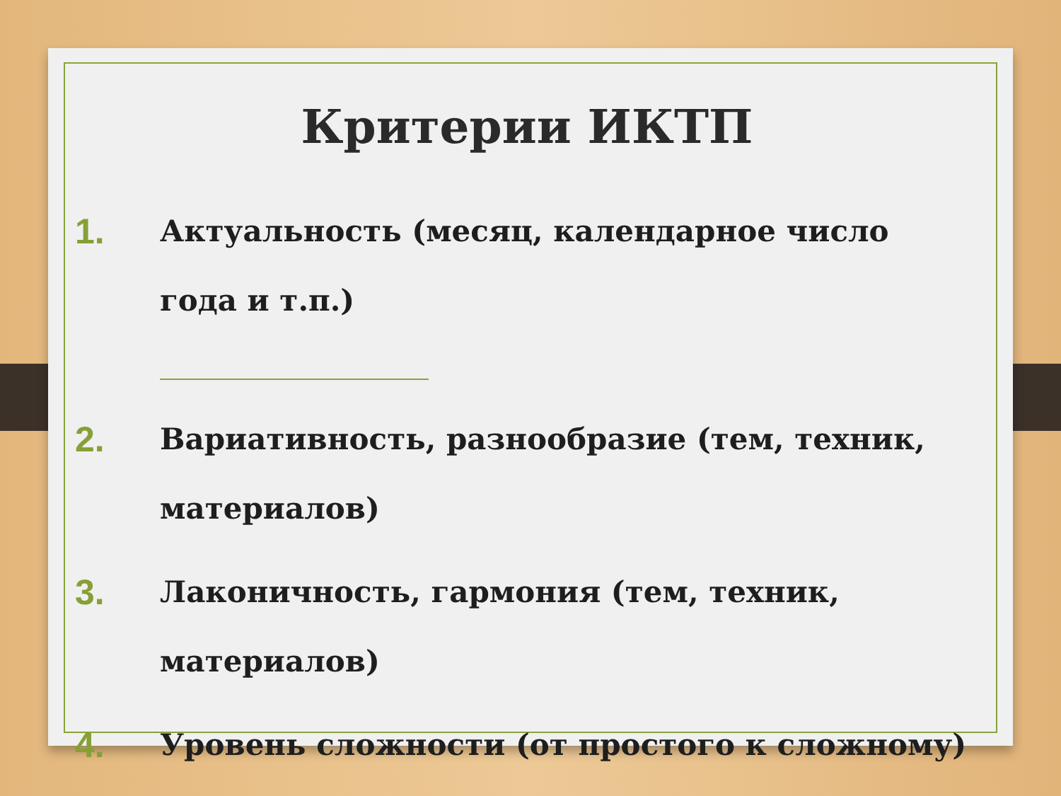Критерии ИКТП
1.
Актуальность (месяц, календарное число года и т.п.)
2.
Вариативность, разнообразие (тем, техник, материалов)
3.
Лаконичность, гармония (тем, техник, материалов)
4.
Уровень сложности (от простого к сложному)